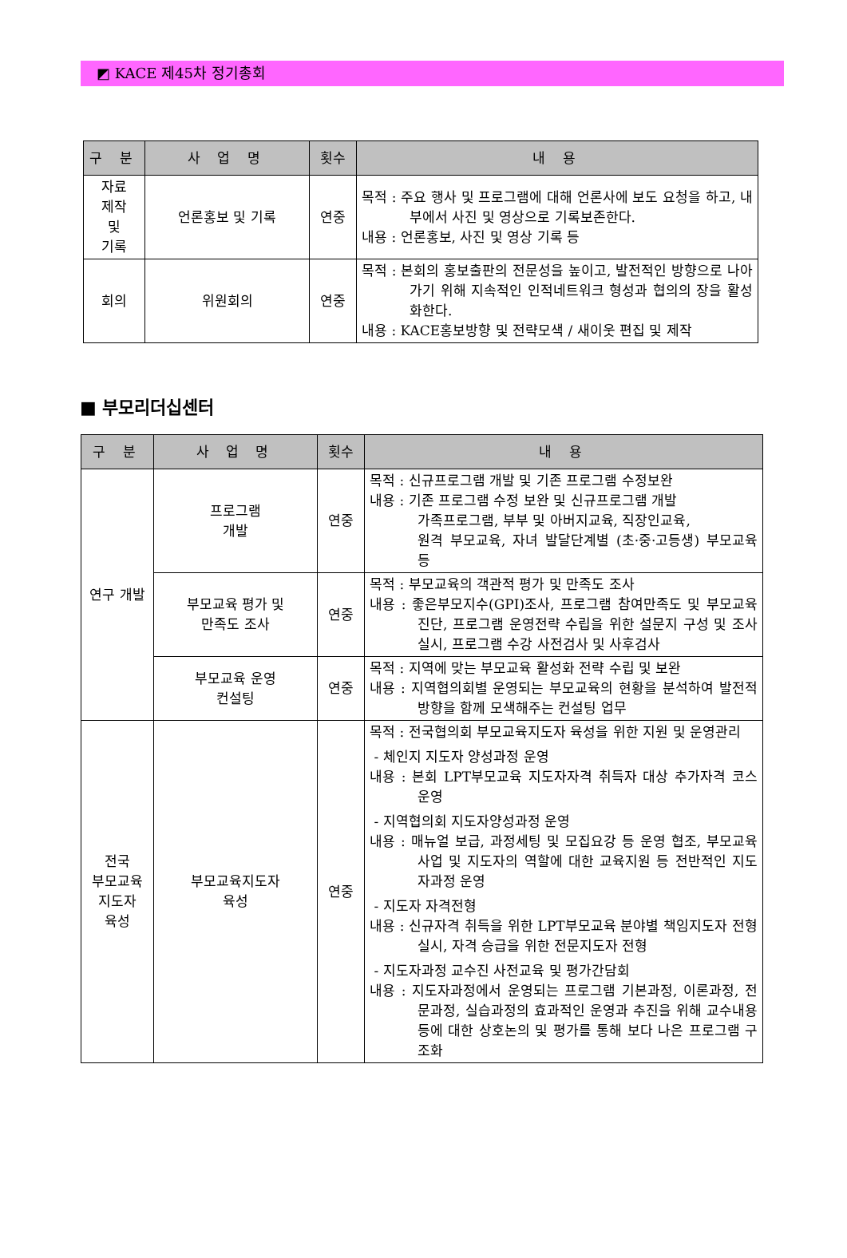◩ KACE 제45차 정기총회
| 구 분 | 사 업 명 | 횟수 | 내 용 |
| --- | --- | --- | --- |
| 자료 제작 및 기록 | 언론홍보 및 기록 | 연중 | 목적 : 주요 행사 및 프로그램에 대해 언론사에 보도 요청을 하고, 내부에서 사진 및 영상으로 기록보존한다. 내용 : 언론홍보, 사진 및 영상 기록 등 |
| 회의 | 위원회의 | 연중 | 목적 : 본회의 홍보출판의 전문성을 높이고, 발전적인 방향으로 나아가기 위해 지속적인 인적네트워크 형성과 협의의 장을 활성화한다. 내용 : KACE홍보방향 및 전략모색 / 새이웃 편집 및 제작 |
■ 부모리더십센터
| 구 분 | 사 업 명 | 횟수 | 내 용 |
| --- | --- | --- | --- |
| 연구 개발 | 프로그램 개발 | 연중 | 목적 : 신규프로그램 개발 및 기존 프로그램 수정보완 내용 : 기존 프로그램 수정 보완 및 신규프로그램 개발 가족프로그램, 부부 및 아버지교육, 직장인교육, 원격 부모교육, 자녀 발달단계별 (초·중·고등생) 부모교육 등 |
| | 부모교육 평가 및 만족도 조사 | 연중 | 목적 : 부모교육의 객관적 평가 및 만족도 조사 내용 : 좋은부모지수(GPI)조사, 프로그램 참여만족도 및 부모교육 진단, 프로그램 운영전략 수립을 위한 설문지 구성 및 조사 실시, 프로그램 수강 사전검사 및 사후검사 |
| | 부모교육 운영 컨설팅 | 연중 | 목적 : 지역에 맞는 부모교육 활성화 전략 수립 및 보완 내용 : 지역협의회별 운영되는 부모교육의 현황을 분석하여 발전적 방향을 함께 모색해주는 컨설팅 업무 |
| 전국 부모교육 지도자 육성 | 부모교육지도자 육성 | 연중 | 목적 : 전국협의회 부모교육지도자 육성을 위한 지원 및 운영관리 - 체인지 지도자 양성과정 운영 내용 : 본회 LPT부모교육 지도자자격 취득자 대상 추가자격 코스 운영 - 지역협의회 지도자양성과정 운영 내용 : 매뉴얼 보급, 과정세팅 및 모집요강 등 운영 협조, 부모교육사업 및 지도자의 역할에 대한 교육지원 등 전반적인 지도자과정 운영 - 지도자 자격전형 내용 : 신규자격 취득을 위한 LPT부모교육 분야별 책임지도자 전형실시, 자격 승급을 위한 전문지도자 전형 - 지도자과정 교수진 사전교육 및 평가간담회 내용 : 지도자과정에서 운영되는 프로그램 기본과정, 이론과정, 전문과정, 실습과정의 효과적인 운영과 추진을 위해 교수내용 등에 대한 상호논의 및 평가를 통해 보다 나은 프로그램 구조화 |